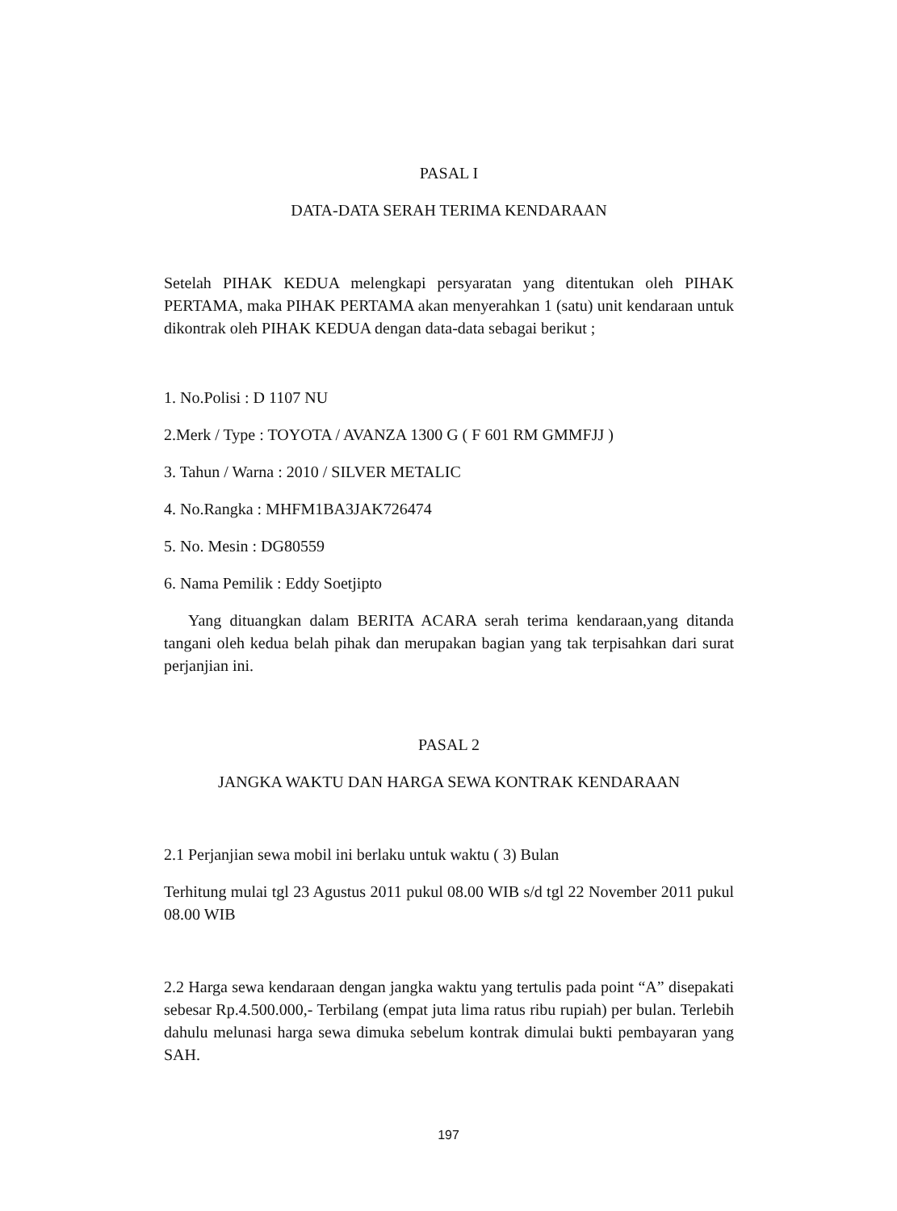PASAL I
DATA-DATA SERAH TERIMA KENDARAAN
Setelah PIHAK KEDUA melengkapi persyaratan yang ditentukan oleh PIHAK PERTAMA, maka PIHAK PERTAMA akan menyerahkan 1 (satu) unit kendaraan untuk dikontrak oleh PIHAK KEDUA dengan data-data sebagai berikut ;
1. No.Polisi : D 1107 NU
2.Merk / Type : TOYOTA / AVANZA 1300 G ( F 601 RM GMMFJJ )
3. Tahun / Warna : 2010 / SILVER METALIC
4. No.Rangka : MHFM1BA3JAK726474
5. No. Mesin : DG80559
6. Nama Pemilik : Eddy Soetjipto
Yang dituangkan dalam BERITA ACARA serah terima kendaraan,yang ditanda tangani oleh kedua belah pihak dan merupakan bagian yang tak terpisahkan dari surat perjanjian ini.
PASAL 2
JANGKA WAKTU DAN HARGA SEWA KONTRAK KENDARAAN
2.1 Perjanjian sewa mobil ini berlaku untuk waktu ( 3) Bulan
Terhitung mulai tgl 23 Agustus 2011 pukul 08.00 WIB s/d tgl 22 November 2011 pukul 08.00 WIB
2.2 Harga sewa kendaraan dengan jangka waktu yang tertulis pada point “A” disepakati sebesar Rp.4.500.000,- Terbilang (empat juta lima ratus ribu rupiah) per bulan. Terlebih dahulu melunasi harga sewa dimuka sebelum kontrak dimulai bukti pembayaran yang SAH.
197